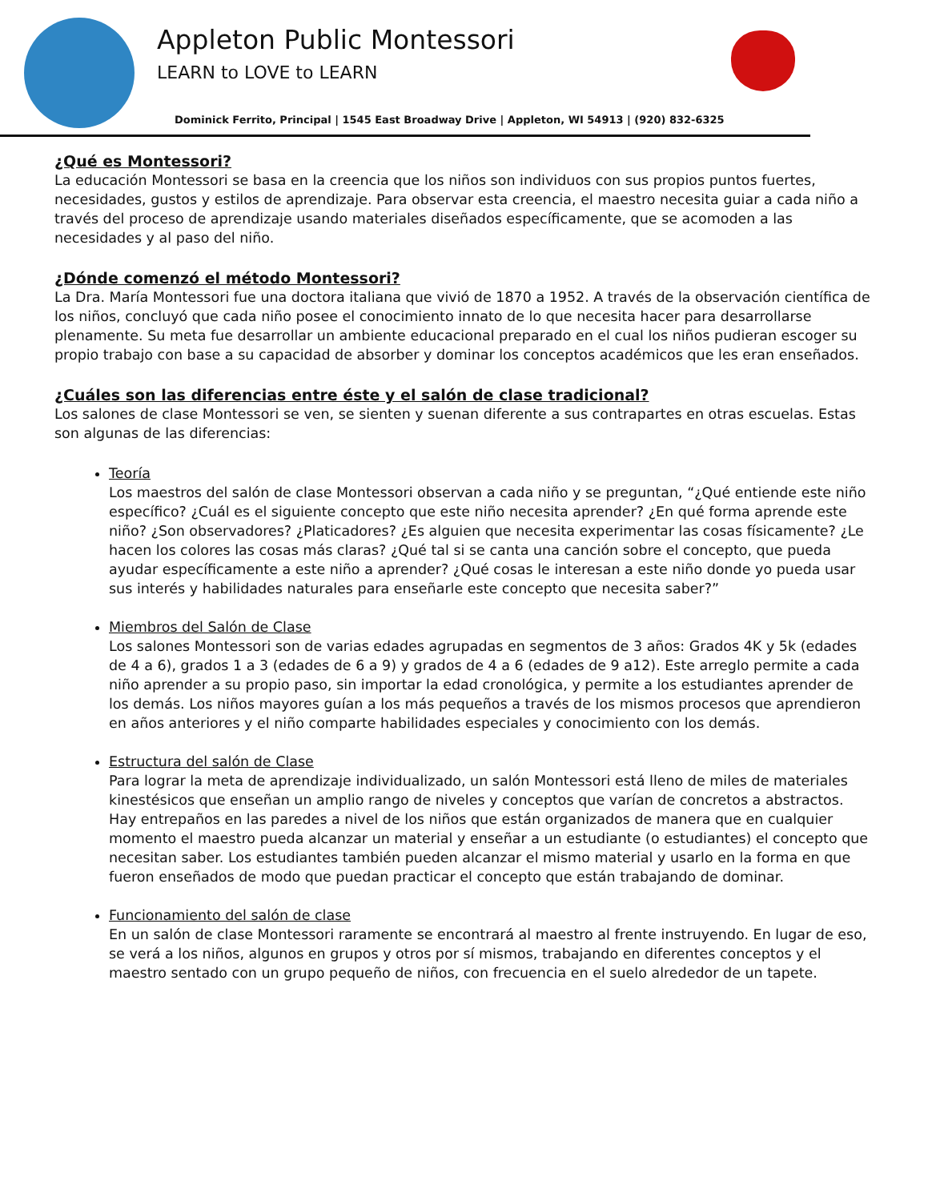Appleton Public Montessori
LEARN to LOVE to LEARN
Dominick Ferrito, Principal | 1545 East Broadway Drive | Appleton, WI 54913 | (920) 832-6325
¿Qué es Montessori?
La educación Montessori se basa en la creencia que los niños son individuos con sus propios puntos fuertes, necesidades, gustos y estilos de aprendizaje. Para observar esta creencia, el maestro necesita guiar a cada niño a través del proceso de aprendizaje usando materiales diseñados específicamente, que se acomoden a las necesidades y al paso del niño.
¿Dónde comenzó el método Montessori?
La Dra. María Montessori fue una doctora italiana que vivió de 1870 a 1952. A través de la observación científica de los niños, concluyó que cada niño posee el conocimiento innato de lo que necesita hacer para desarrollarse plenamente. Su meta fue desarrollar un ambiente educacional preparado en el cual los niños pudieran escoger su propio trabajo con base a su capacidad de absorber y dominar los conceptos académicos que les eran enseñados.
¿Cuáles son las diferencias entre éste y el salón de clase tradicional?
Los salones de clase Montessori se ven, se sienten y suenan diferente a sus contrapartes en otras escuelas. Estas son algunas de las diferencias:
Teoría
Los maestros del salón de clase Montessori observan a cada niño y se preguntan, “¿Qué entiende este niño específico? ¿Cuál es el siguiente concepto que este niño necesita aprender? ¿En qué forma aprende este niño? ¿Son observadores? ¿Platicadores? ¿Es alguien que necesita experimentar las cosas físicamente? ¿Le hacen los colores las cosas más claras? ¿Qué tal si se canta una canción sobre el concepto, que pueda ayudar específicamente a este niño a aprender? ¿Qué cosas le interesan a este niño donde yo pueda usar sus interés y habilidades naturales para enseñarle este concepto que necesita saber?”
Miembros del Salón de Clase
Los salones Montessori son de varias edades agrupadas en segmentos de 3 años: Grados 4K y 5k (edades de 4 a 6), grados 1 a 3 (edades de 6 a 9) y grados de 4 a 6 (edades de 9 a12). Este arreglo permite a cada niño aprender a su propio paso, sin importar la edad cronológica, y permite a los estudiantes aprender de los demás. Los niños mayores guían a los más pequeños a través de los mismos procesos que aprendieron en años anteriores y el niño comparte habilidades especiales y conocimiento con los demás.
Estructura del salón de Clase
Para lograr la meta de aprendizaje individualizado, un salón Montessori está lleno de miles de materiales kinestésicos que enseñan un amplio rango de niveles y conceptos que varían de concretos a abstractos. Hay entrepaños en las paredes a nivel de los niños que están organizados de manera que en cualquier momento el maestro pueda alcanzar un material y enseñar a un estudiante (o estudiantes) el concepto que necesitan saber. Los estudiantes también pueden alcanzar el mismo material y usarlo en la forma en que fueron enseñados de modo que puedan practicar el concepto que están trabajando de dominar.
Funcionamiento del salón de clase
En un salón de clase Montessori raramente se encontrará al maestro al frente instruyendo. En lugar de eso, se verá a los niños, algunos en grupos y otros por sí mismos, trabajando en diferentes conceptos y el maestro sentado con un grupo pequeño de niños, con frecuencia en el suelo alrededor de un tapete.